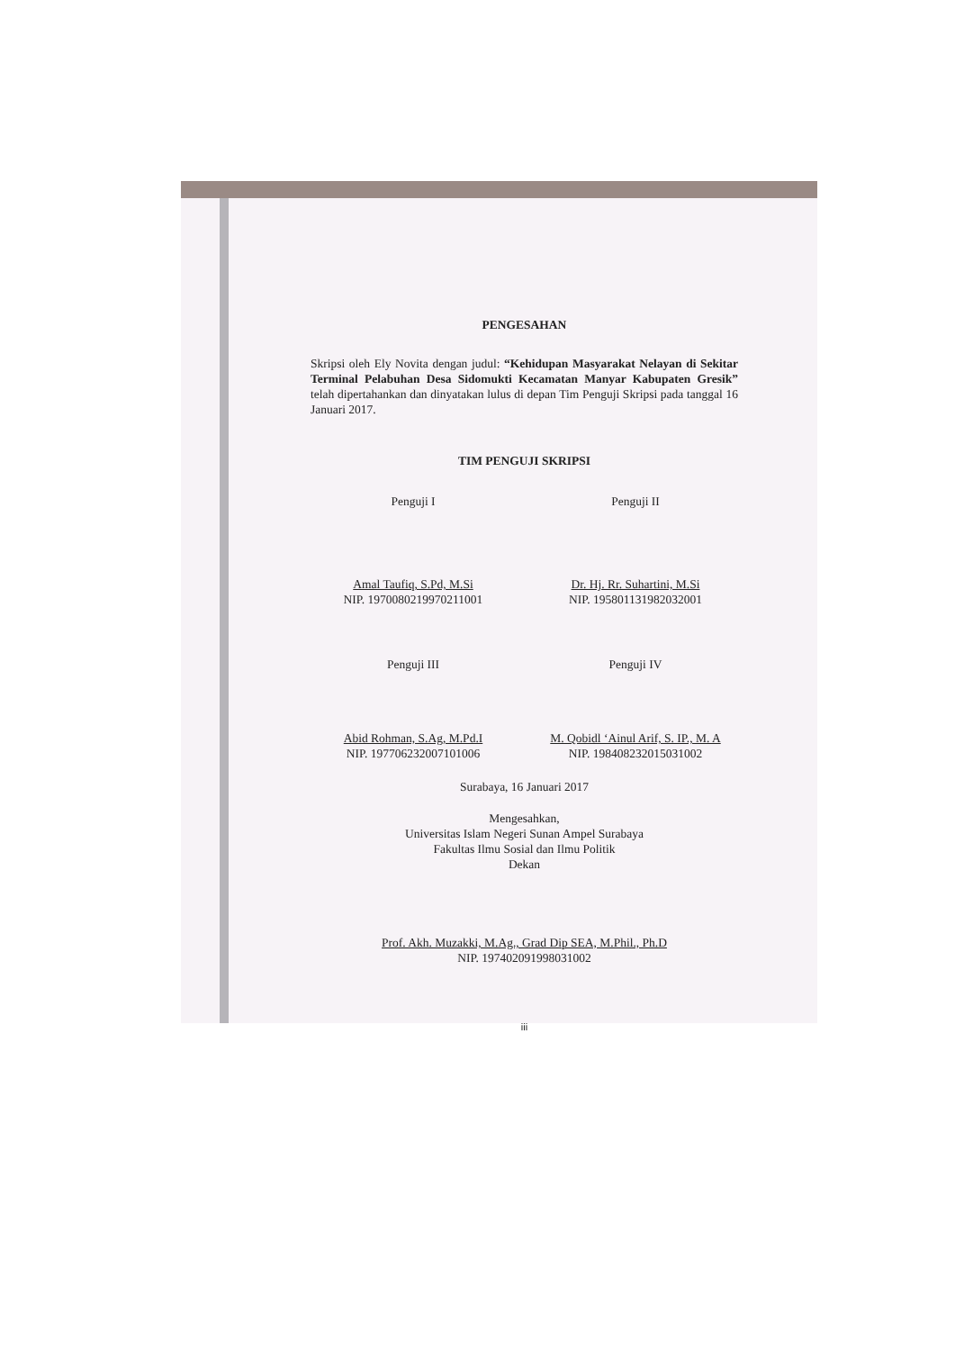PENGESAHAN
Skripsi oleh Ely Novita dengan judul: “Kehidupan Masyarakat Nelayan di Sekitar Terminal Pelabuhan Desa Sidomukti Kecamatan Manyar Kabupaten Gresik” telah dipertahankan dan dinyatakan lulus di depan Tim Penguji Skripsi pada tanggal 16 Januari 2017.
TIM PENGUJI SKRIPSI
Penguji I
Amal Taufiq, S.Pd, M.Si
NIP. 1970080219970211001
Penguji II
Dr. Hj. Rr. Suhartini, M.Si
NIP. 195801131982032001
Penguji III
Abid Rohman, S.Ag, M.Pd.I
NIP. 197706232007101006
Penguji IV
M. Qobidl ‘Ainul Arif, S. IP., M. A
NIP. 198408232015031002
Surabaya, 16 Januari 2017
Mengesahkan,
Universitas Islam Negeri Sunan Ampel Surabaya
Fakultas Ilmu Sosial dan Ilmu Politik
Dekan
Prof. Akh. Muzakki, M.Ag., Grad Dip SEA, M.Phil., Ph.D
NIP. 197402091998031002
iii